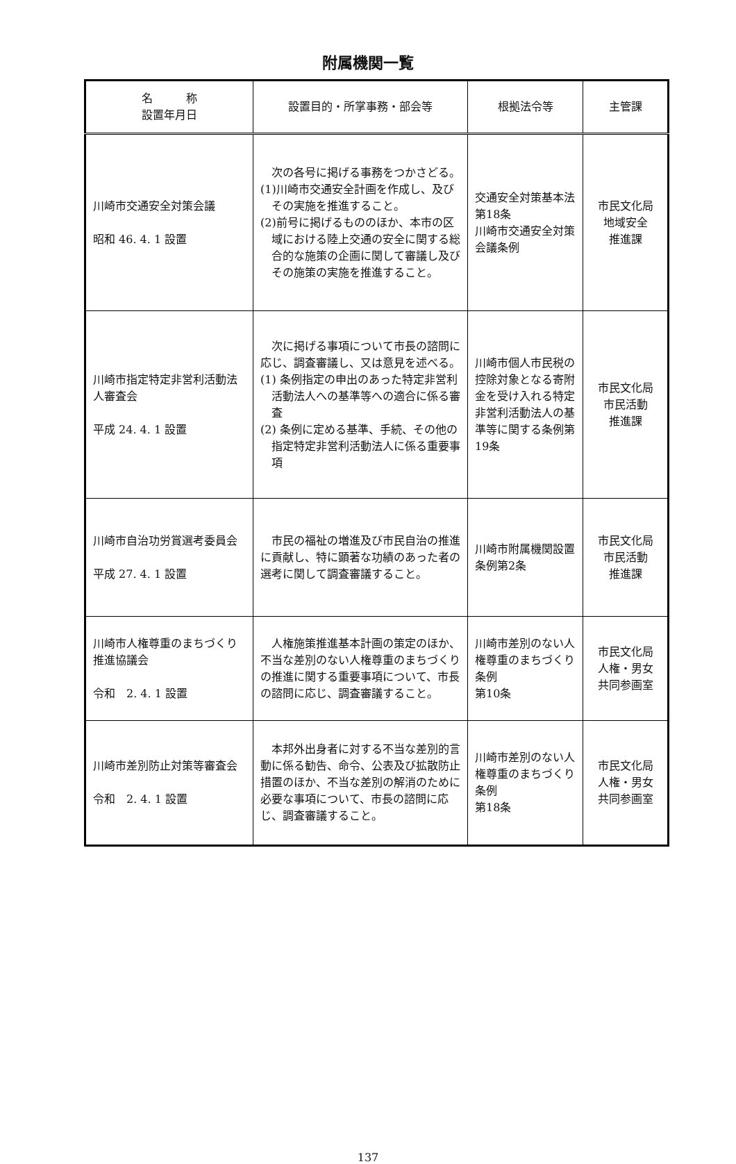附属機関一覧
| 名 称 設置年月日 | 設置目的・所掌事務・部会等 | 根拠法令等 | 主管課 |
| --- | --- | --- | --- |
| 川崎市交通安全対策会議 昭和 46. 4. 1 設置 | 次の各号に掲げる事務をつかさどる。 (1)川崎市交通安全計画を作成し、及びその実施を推進すること。 (2)前号に掲げるもののほか、本市の区域における陸上交通の安全に関する総合的な施策の企画に関して審議し及びその施策の実施を推進すること。 | 交通安全対策基本法第18条 川崎市交通安全対策会議条例 | 市民文化局 地域安全 推進課 |
| 川崎市指定特定非営利活動法人審査会 平成 24. 4. 1 設置 | 次に掲げる事項について市長の諮問に応じ、調査審議し、又は意見を述べる。 (1) 条例指定の申出のあった特定非営利活動法人への基準等への適合に係る審査 (2) 条例に定める基準、手続、その他の指定特定非営利活動法人に係る重要事項 | 川崎市個人市民税の控除対象となる寄附金を受け入れる特定非営利活動法人の基準等に関する条例第19条 | 市民文化局 市民活動 推進課 |
| 川崎市自治功労賞選考委員会 平成 27. 4. 1 設置 | 市民の福祉の増進及び市民自治の推進に貢献し、特に顕著な功績のあった者の選考に関して調査審議すること。 | 川崎市附属機関設置条例第2条 | 市民文化局 市民活動 推進課 |
| 川崎市人権尊重のまちづくり推進協議会 令和 2. 4. 1 設置 | 人権施策推進基本計画の策定のほか、不当な差別のない人権尊重のまちづくりの推進に関する重要事項について、市長の諮問に応じ、調査審議すること。 | 川崎市差別のない人権尊重のまちづくり条例 第10条 | 市民文化局 人権・男女 共同参画室 |
| 川崎市差別防止対策等審査会 令和 2. 4. 1 設置 | 本邦外出身者に対する不当な差別的言動に係る勧告、命令、公表及び拡散防止措置のほか、不当な差別の解消のために必要な事項について、市長の諮問に応じ、調査審議すること。 | 川崎市差別のない人権尊重のまちづくり条例 第18条 | 市民文化局 人権・男女 共同参画室 |
137